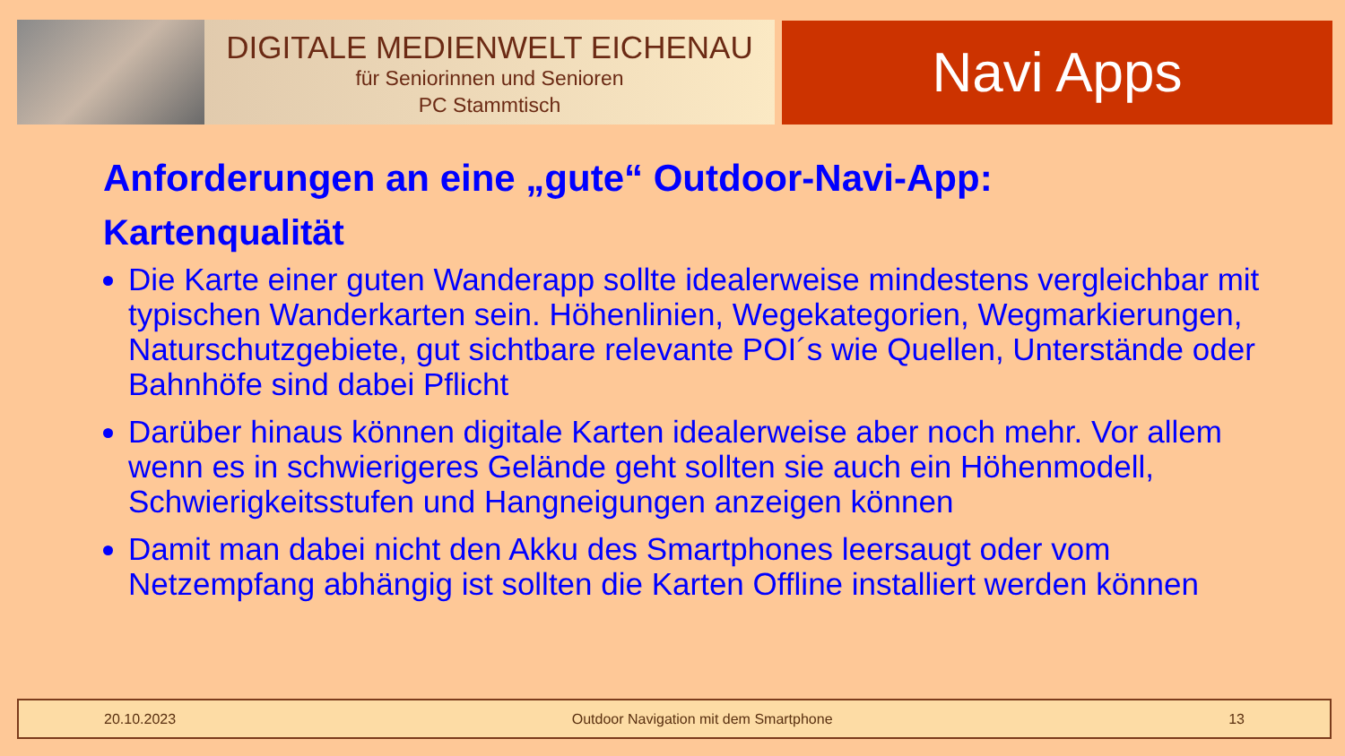DIGITALE MEDIENWELT EICHENAU
für Seniorinnen und Senioren
PC Stammtisch
Navi Apps
Anforderungen an eine „gute“ Outdoor-Navi-App:
Kartenqualität
Die Karte einer guten Wanderapp sollte idealerweise mindestens vergleichbar mit typischen Wanderkarten sein. Höhenlinien, Wegekategorien, Wegmarkierungen, Naturschutzgebiete, gut sichtbare relevante POI´s wie Quellen, Unterstände oder Bahnhöfe sind dabei Pflicht
Darüber hinaus können digitale Karten idealerweise aber noch mehr. Vor allem wenn es in schwierigeres Gelände geht sollten sie auch ein Höhenmodell, Schwierigkeitsstufen und Hangneigungen anzeigen können
Damit man dabei nicht den Akku des Smartphones leersaugt oder vom Netzempfang abhängig ist sollten die Karten Offline installiert werden können
20.10.2023 Outdoor Navigation mit dem Smartphone 13